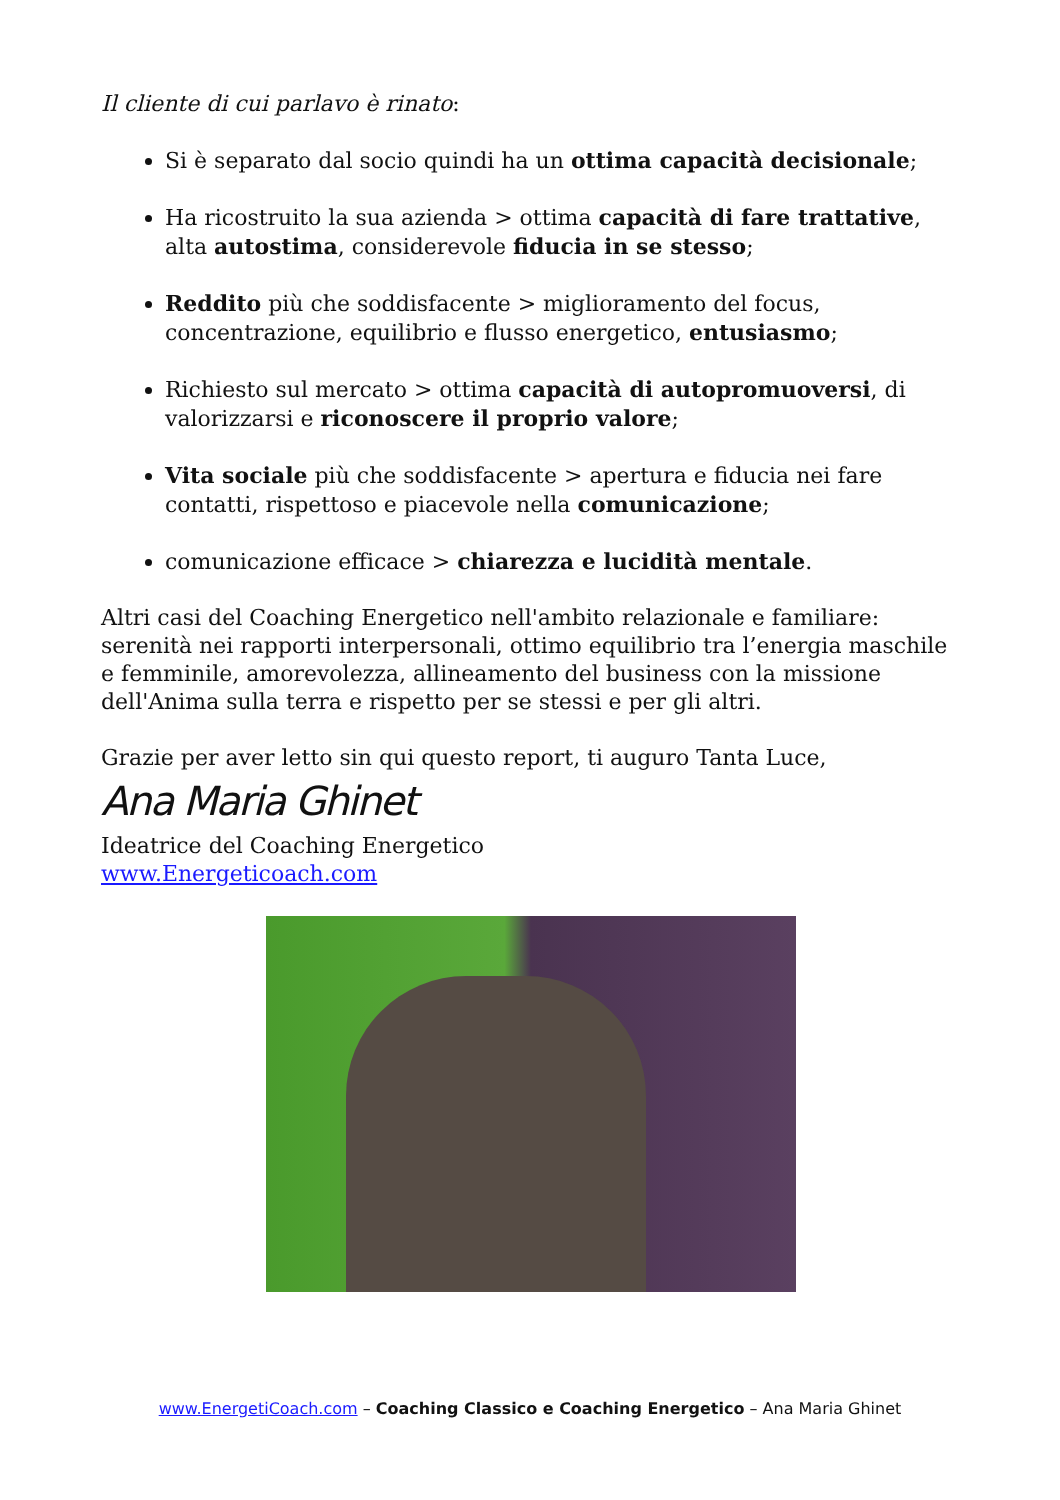Il cliente di cui parlavo è rinato:
Si è separato dal socio quindi ha un ottima capacità decisionale;
Ha ricostruito la sua azienda > ottima capacità di fare trattative, alta autostima, considerevole fiducia in se stesso;
Reddito più che soddisfacente > miglioramento del focus, concentrazione, equilibrio e flusso energetico, entusiasmo;
Richiesto sul mercato > ottima capacità di autopromuoversi, di valorizzarsi e riconoscere il proprio valore;
Vita sociale più che soddisfacente > apertura e fiducia nei fare contatti, rispettoso e piacevole nella comunicazione;
comunicazione efficace > chiarezza e lucidità mentale.
Altri casi del Coaching Energetico nell'ambito relazionale e familiare: serenità nei rapporti interpersonali, ottimo equilibrio tra l’energia maschile e femminile, amorevolezza, allineamento del business con la missione dell'Anima sulla terra e rispetto per se stessi e per gli altri.
Grazie per aver letto sin qui questo report, ti auguro Tanta Luce,
Ana Maria Ghinet
Ideatrice del Coaching Energetico
www.Energeticoach.com
www.EnergetiCoach.com – Coaching Classico e Coaching Energetico – Ana Maria Ghinet